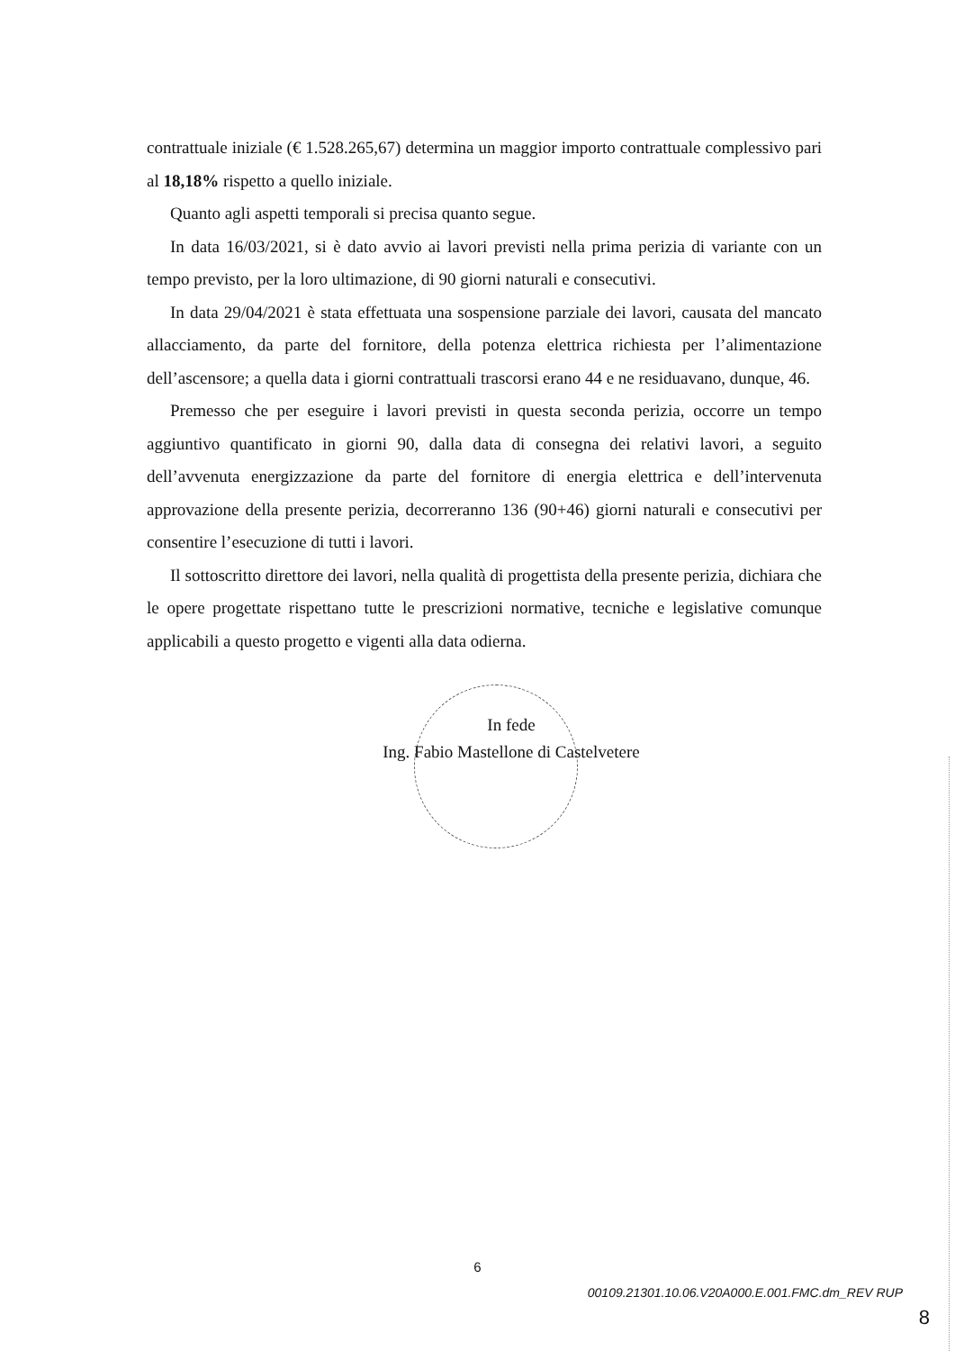contrattuale iniziale (€ 1.528.265,67) determina un maggior importo contrattuale complessivo pari al 18,18% rispetto a quello iniziale.
Quanto agli aspetti temporali si precisa quanto segue.
In data 16/03/2021, si è dato avvio ai lavori previsti nella prima perizia di variante con un tempo previsto, per la loro ultimazione, di 90 giorni naturali e consecutivi.
In data 29/04/2021 è stata effettuata una sospensione parziale dei lavori, causata del mancato allacciamento, da parte del fornitore, della potenza elettrica richiesta per l’alimentazione dell’ascensore; a quella data i giorni contrattuali trascorsi erano 44 e ne residuavano, dunque, 46.
Premesso che per eseguire i lavori previsti in questa seconda perizia, occorre un tempo aggiuntivo quantificato in giorni 90, dalla data di consegna dei relativi lavori, a seguito dell’avvenuta energizzazione da parte del fornitore di energia elettrica e dell’intervenuta approvazione della presente perizia, decorreranno 136 (90+46) giorni naturali e consecutivi per consentire l’esecuzione di tutti i lavori.
Il sottoscritto direttore dei lavori, nella qualità di progettista della presente perizia, dichiara che le opere progettate rispettano tutte le prescrizioni normative, tecniche e legislative comunque applicabili a questo progetto e vigenti alla data odierna.
In fede
Ing. Fabio Mastellone di Castelvetere
6
00109.21301.10.06.V20A000.E.001.FMC.dm_REV RUP
8